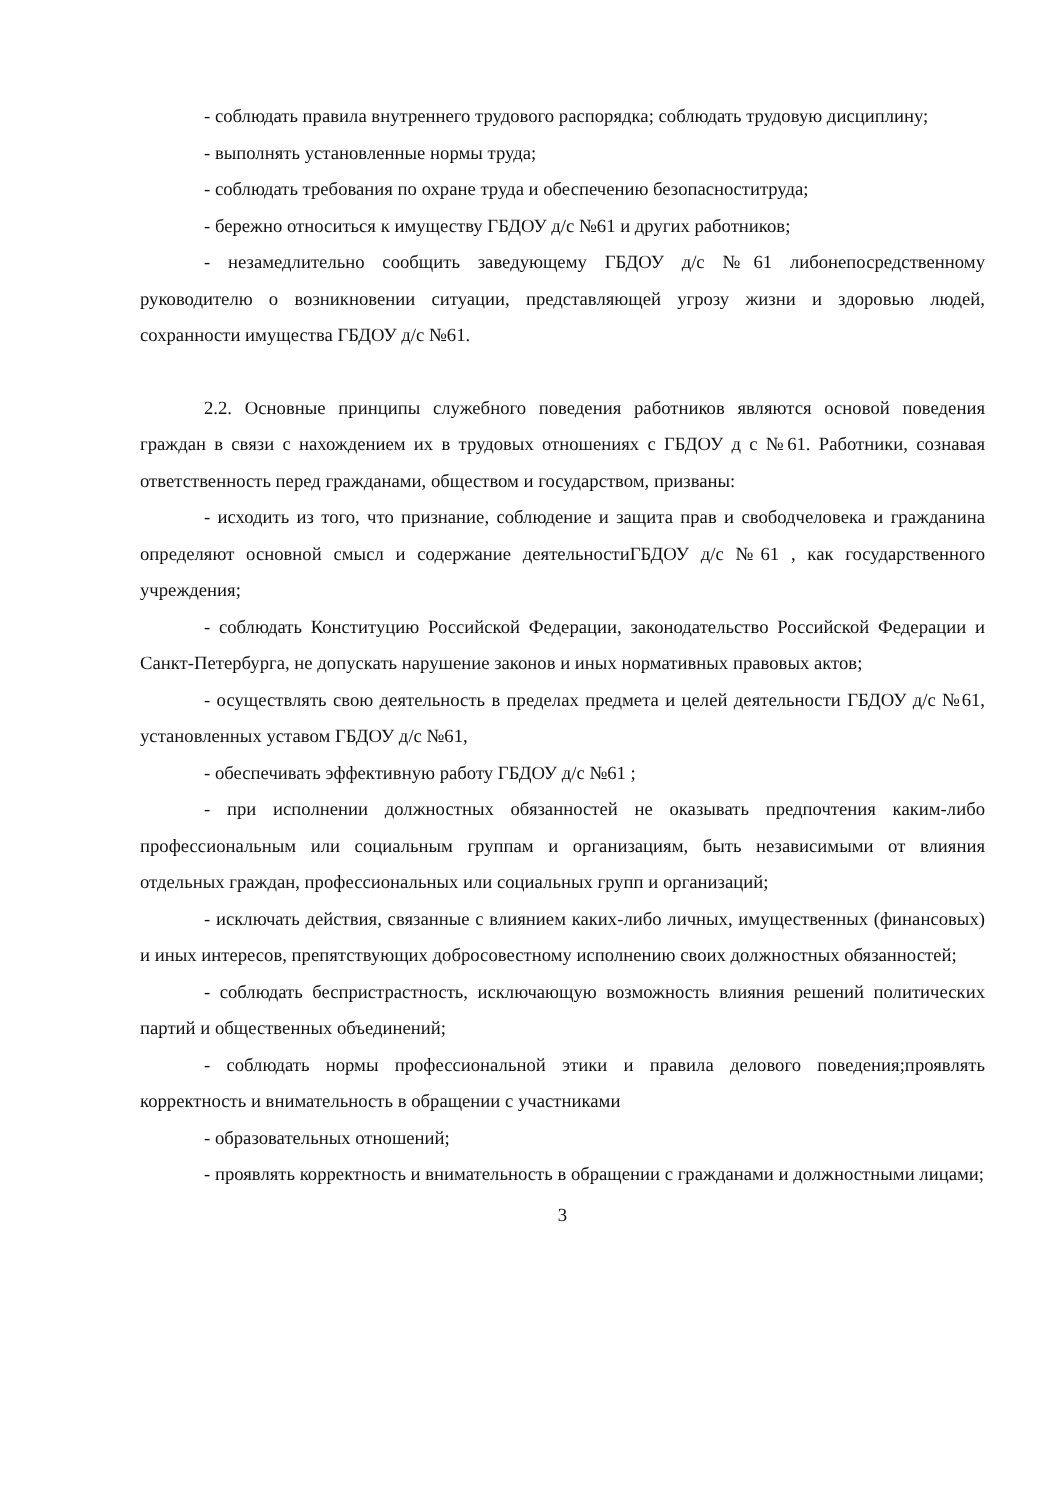- соблюдать правила внутреннего трудового распорядка; соблюдать трудовую дисциплину;
- выполнять установленные нормы труда;
- соблюдать требования по охране труда и обеспечению безопаснoститруда;
- бережно относиться к имуществу ГБДОУ д/с №61 и других работников;
- незамедлительно сообщить заведующему ГБДОУ д/с №61 либонепосредственному руководителю о возникновении ситуации, представляющей угрозу жизни и здоровью людей, сохранности имущества ГБДОУ д/с №61.
2.2. Основные принципы служебного поведения работников являются основой поведения граждан в связи с нахождением их в трудовых отношениях с ГБДОУ д с №61. Работники, сознавая ответственность перед гражданами, обществом и государством, призваны:
- исходить из того, что признание, соблюдение и защита прав и свободчеловека и гражданина определяют основной смысл и содержание деятельностиГБДОУ д/с №61 , как государственного учреждения;
- соблюдать Конституцию Российской Федерации, законодательство Российской Федерации и Санкт-Петербурга, не допускать нарушение законов и иных нормативных правовых актов;
- осуществлять свою деятельность в пределах предмета и целей деятельности ГБДОУ д/с №61, установленных уставом ГБДОУ д/с №61,
- обеспечивать эффективную работу ГБДОУ д/с №61 ;
- при исполнении должностных обязанностей не оказывать предпочтения каким-либо профессиональным или социальным группам и организациям, быть независимыми от влияния отдельных граждан, профессиональных или социальных групп и организаций;
- исключать действия, связанные с влиянием каких-либо личных, имущественных (финансовых) и иных интересов, препятствующих добросовестному исполнению своих должностных обязанностей;
- соблюдать беспристрастность, исключающую возможность влияния решений политических партий и общественных объединений;
- соблюдать нормы профессиональной этики и правила делового поведения;проявлять корректность и внимательность в обращении с участниками
- образовательных отношений;
- проявлять корректность и внимательность в обращении с гражданами и должностными лицами;
3